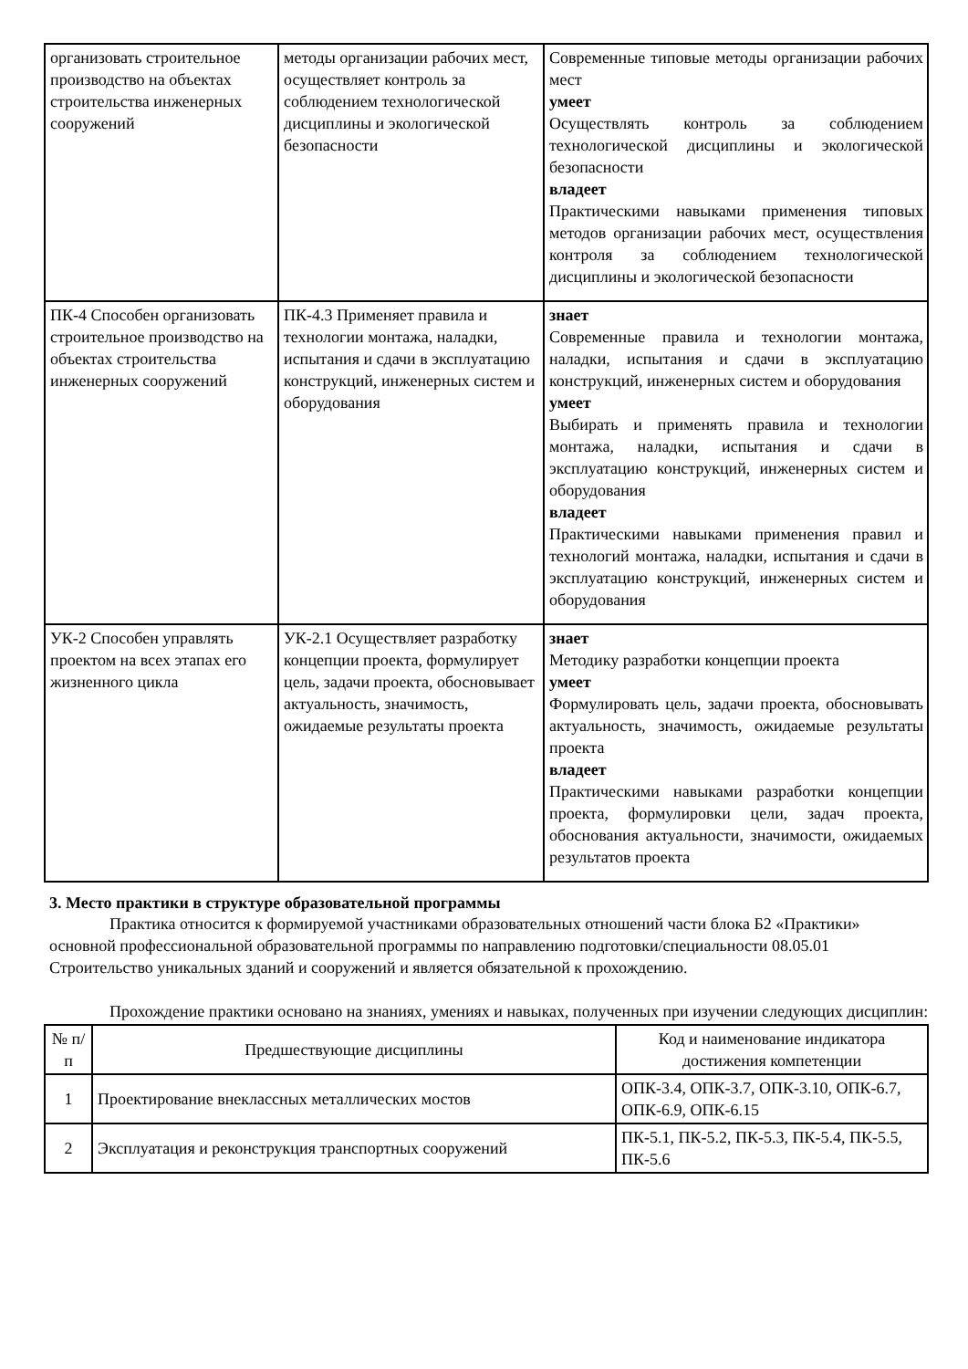| организовать строительное производство на объектах строительства инженерных сооружений | методы организации рабочих мест, осуществляет контроль за соблюдением технологической дисциплины и экологической безопасности | Современные типовые методы организации рабочих мест умеет Осуществлять контроль за соблюдением технологической дисциплины и экологической безопасности владеет Практическими навыками применения типовых методов организации рабочих мест, осуществления контроля за соблюдением технологической дисциплины и экологической безопасности |
| ПК-4 Способен организовать строительное производство на объектах строительства инженерных сооружений | ПК-4.3 Применяет правила и технологии монтажа, наладки, испытания и сдачи в эксплуатацию конструкций, инженерных систем и оборудования | знает Современные правила и технологии монтажа, наладки, испытания и сдачи в эксплуатацию конструкций, инженерных систем и оборудования умеет Выбирать и применять правила и технологии монтажа, наладки, испытания и сдачи в эксплуатацию конструкций, инженерных систем и оборудования владеет Практическими навыками применения правил и технологий монтажа, наладки, испытания и сдачи в эксплуатацию конструкций, инженерных систем и оборудования |
| УК-2 Способен управлять проектом на всех этапах его жизненного цикла | УК-2.1 Осуществляет разработку концепции проекта, формулирует цель, задачи проекта, обосновывает актуальность, значимость, ожидаемые результаты проекта | знает Методику разработки концепции проекта умеет Формулировать цель, задачи проекта, обосновывать актуальность, значимость, ожидаемые результаты проекта владеет Практическими навыками разработки концепции проекта, формулировки цели, задач проекта, обоснования актуальности, значимости, ожидаемых результатов проекта |
3. Место практики в структуре образовательной программы
Практика относится к формируемой участниками образовательных отношений части блока Б2 «Практики» основной профессиональной образовательной программы по направлению подготовки/специальности 08.05.01 Строительство уникальных зданий и сооружений и является обязательной к прохождению.
Прохождение практики основано на знаниях, умениях и навыках, полученных при изучении следующих дисциплин:
| № п/п | Предшествующие дисциплины | Код и наименование индикатора достижения компетенции |
| --- | --- | --- |
| 1 | Проектирование внеклассных металлических мостов | ОПК-3.4, ОПК-3.7, ОПК-3.10, ОПК-6.7, ОПК-6.9, ОПК-6.15 |
| 2 | Эксплуатация и реконструкция транспортных сооружений | ПК-5.1, ПК-5.2, ПК-5.3, ПК-5.4, ПК-5.5, ПК-5.6 |